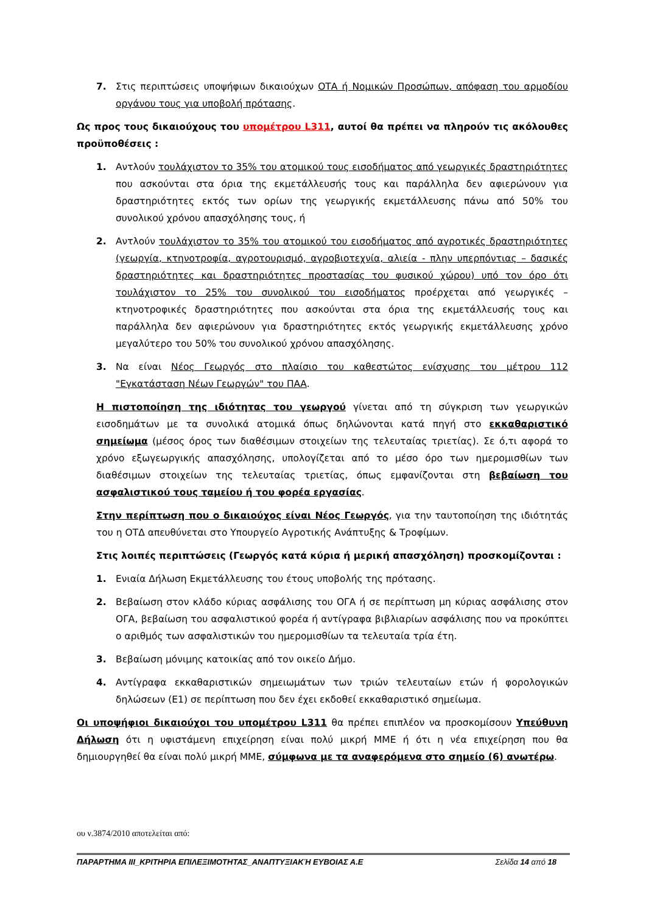7. Στις περιπτώσεις υποψήφιων δικαιούχων ΟΤΑ ή Νομικών Προσώπων, απόφαση του αρμοδίου οργάνου τους για υποβολή πρότασης.
Ως προς τους δικαιούχους του υπομέτρου L311, αυτοί θα πρέπει να πληρούν τις ακόλουθες προϋποθέσεις :
1. Αντλούν τουλάχιστον το 35% του ατομικού τους εισοδήματος από γεωργικές δραστηριότητες που ασκούνται στα όρια της εκμετάλλευσής τους και παράλληλα δεν αφιερώνουν για δραστηριότητες εκτός των ορίων της γεωργικής εκμετάλλευσης πάνω από 50% του συνολικού χρόνου απασχόλησης τους, ή
2. Αντλούν τουλάχιστον το 35% του ατομικού του εισοδήματος από αγροτικές δραστηριότητες (γεωργία, κτηνοτροφία, αγροτουρισμό, αγροβιοτεχνία, αλιεία - πλην υπερπόντιας – δασικές δραστηριότητες και δραστηριότητες προστασίας του φυσικού χώρου) υπό τον όρο ότι τουλάχιστον το 25% του συνολικού του εισοδήματος προέρχεται από γεωργικές – κτηνοτροφικές δραστηριότητες που ασκούνται στα όρια της εκμετάλλευσής τους και παράλληλα δεν αφιερώνουν για δραστηριότητες εκτός γεωργικής εκμετάλλευσης χρόνο μεγαλύτερο του 50% του συνολικού χρόνου απασχόλησης.
3. Να είναι Νέος Γεωργός στο πλαίσιο του καθεστώτος ενίσχυσης του μέτρου 112 "Εγκατάσταση Νέων Γεωργών" του ΠΑΑ.
Η πιστοποίηση της ιδιότητας του γεωργού γίνεται από τη σύγκριση των γεωργικών εισοδημάτων με τα συνολικά ατομικά όπως δηλώνονται κατά πηγή στο εκκαθαριστικό σημείωμα (μέσος όρος των διαθέσιμων στοιχείων της τελευταίας τριετίας). Σε ό,τι αφορά το χρόνο εξωγεωργικής απασχόλησης, υπολογίζεται από το μέσο όρο των ημερομισθίων των διαθέσιμων στοιχείων της τελευταίας τριετίας, όπως εμφανίζονται στη βεβαίωση του ασφαλιστικού τους ταμείου ή του φορέα εργασίας.
Στην περίπτωση που ο δικαιούχος είναι Νέος Γεωργός, για την ταυτοποίηση της ιδιότητάς του η ΟΤΔ απευθύνεται στο Υπουργείο Αγροτικής Ανάπτυξης & Τροφίμων.
Στις λοιπές περιπτώσεις (Γεωργός κατά κύρια ή μερική απασχόληση) προσκομίζονται :
1. Ενιαία Δήλωση Εκμετάλλευσης του έτους υποβολής της πρότασης.
2. Βεβαίωση στον κλάδο κύριας ασφάλισης του ΟΓΑ ή σε περίπτωση μη κύριας ασφάλισης στον ΟΓΑ, βεβαίωση του ασφαλιστικού φορέα ή αντίγραφα βιβλιαρίων ασφάλισης που να προκύπτει ο αριθμός των ασφαλιστικών του ημερομισθίων τα τελευταία τρία έτη.
3. Βεβαίωση μόνιμης κατοικίας από τον οικείο Δήμο.
4. Αντίγραφα εκκαθαριστικών σημειωμάτων των τριών τελευταίων ετών ή φορολογικών δηλώσεων (Ε1) σε περίπτωση που δεν έχει εκδοθεί εκκαθαριστικό σημείωμα.
Οι υποψήφιοι δικαιούχοι του υπομέτρου L311 θα πρέπει επιπλέον να προσκομίσουν Υπεύθυνη Δήλωση ότι η υφιστάμενη επιχείρηση είναι πολύ μικρή ΜΜΕ ή ότι η νέα επιχείρηση που θα δημιουργηθεί θα είναι πολύ μικρή ΜΜΕ, σύμφωνα με τα αναφερόμενα στο σημείο (6) ανωτέρω.
ου ν.3874/2010 αποτελείται από:
ΠΑΡΑΡΤΗΜΑ ΙΙΙ_ΚΡΙΤΗΡΙΑ ΕΠΙΛΕΞΙΜΟΤΗΤΑΣ_ΑΝΑΠΤΥΞΙΑΚΉ ΕΥΒΟΙΑΣ Α.Ε Σελίδα 14 από 18